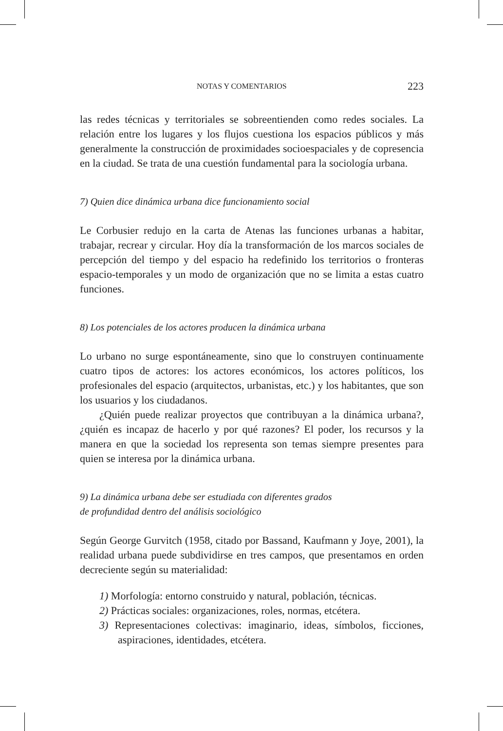NOTAS Y COMENTARIOS 223
las redes técnicas y territoriales se sobreentienden como redes sociales. La relación entre los lugares y los flujos cuestiona los espacios públicos y más generalmente la construcción de proximidades socioespaciales y de copresencia en la ciudad. Se trata de una cuestión fundamental para la sociología urbana.
7) Quien dice dinámica urbana dice funcionamiento social
Le Corbusier redujo en la carta de Atenas las funciones urbanas a habitar, trabajar, recrear y circular. Hoy día la transformación de los marcos sociales de percepción del tiempo y del espacio ha redefinido los territorios o fronteras espacio-temporales y un modo de organiza­ción que no se limita a estas cuatro funciones.
8) Los potenciales de los actores producen la dinámica urbana
Lo urbano no surge espontáneamente, sino que lo construyen conti­nuamente cuatro tipos de actores: los actores económicos, los actores políticos, los profesionales del espacio (arquitectos, urbanistas, etc.) y los habitantes, que son los usuarios y los ciudadanos.
¿Quién puede realizar proyectos que contribuyan a la dinámica urbana?, ¿quién es incapaz de hacerlo y por qué razones? El poder, los recursos y la manera en que la sociedad los representa son temas siem­pre presentes para quien se interesa por la dinámica urbana.
9) La dinámica urbana debe ser estudiada con diferentes grados
de profundidad dentro del análisis sociológico
Según George Gurvitch (1958, citado por Bassand, Kaufmann y Joye, 2001), la realidad urbana puede subdividirse en tres campos, que presentamos en orden decreciente según su materialidad:
1) Morfología: entorno construido y natural, población, técni­cas.
2) Prácticas sociales: organizaciones, roles, normas, etcétera.
3) Representaciones colectivas: imaginario, ideas, símbolos, fic­ciones, aspiraciones, identidades, etcétera.